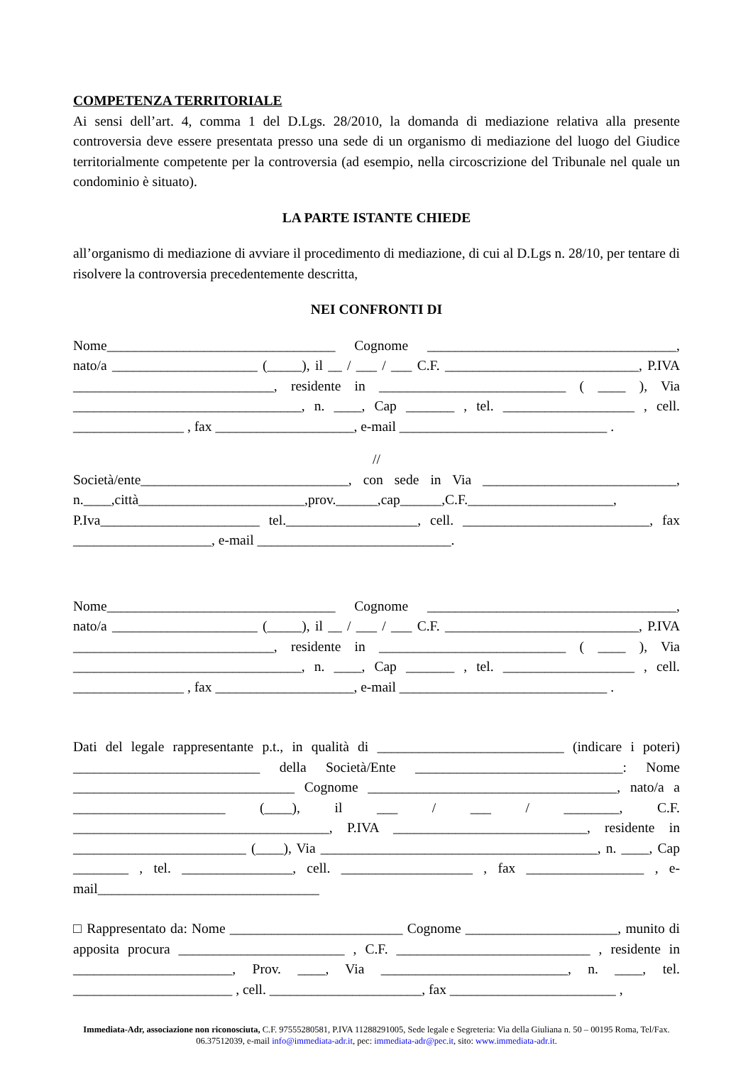COMPETENZA TERRITORIALE
Ai sensi dell’art. 4, comma 1 del D.Lgs. 28/2010, la domanda di mediazione relativa alla presente controversia deve essere presentata presso una sede di un organismo di mediazione del luogo del Giudice territorialmente competente per la controversia (ad esempio, nella circoscrizione del Tribunale nel quale un condominio è situato).
LA PARTE ISTANTE CHIEDE
all’organismo di mediazione di avviare il procedimento di mediazione, di cui al D.Lgs n. 28/10, per tentare di risolvere la controversia precedentemente descritta,
NEI CONFRONTI DI
Nome_________________________________ Cognome ____________________________________, nato/a _____________________ (_____), il __ / ___ / ___ C.F. ____________________________, P.IVA _____________________________, residente in ___________________________ ( ____ ), Via _________________________________, n. ____, Cap _______ , tel. ___________________ , cell. ________________ , fax ____________________, e-mail ______________________________ .
//
Società/ente______________________________, con sede in Via ____________________________, n.____,città________________________,prov.______,cap______,C.F._____________________, P.Iva_______________________ tel.___________________, cell. ___________________________, fax ____________________, e-mail ____________________________.
Nome_________________________________ Cognome ____________________________________, nato/a _____________________ (_____), il __ / ___ / ___ C.F. ____________________________, P.IVA _____________________________, residente in ___________________________ ( ____ ), Via _________________________________, n. ____, Cap _______ , tel. ___________________ , cell. ________________ , fax ____________________, e-mail ______________________________ .
Dati del legale rappresentante p.t., in qualità di ___________________________ (indicare i poteri) ___________________________ della Società/Ente ______________________________: Nome ________________________________ Cognome ____________________________________, nato/a a ______________________ (____), il ___ / ___ / ________, C.F. _____________________________________, P.IVA ____________________________, residente in _________________________ (____), Via ________________________________________, n. ____, Cap ________ , tel. ________________, cell. ___________________ , fax _________________ , e-mail________________________________
□ Rappresentato da: Nome _________________________ Cognome ______________________, munito di apposita procura ________________________ , C.F. ____________________________ , residente in _______________________, Prov. ____, Via ___________________________, n. ____, tel. _______________________ , cell. ______________________, fax ________________________ ,
Immediata-Adr, associazione non riconosciuta, C.F. 97555280581, P.IVA 11288291005, Sede legale e Segreteria: Via della Giuliana n. 50 – 00195 Roma, Tel/Fax. 06.37512039, e-mail info@immediata-adr.it, pec: immediata-adr@pec.it, sito: www.immediata-adr.it.